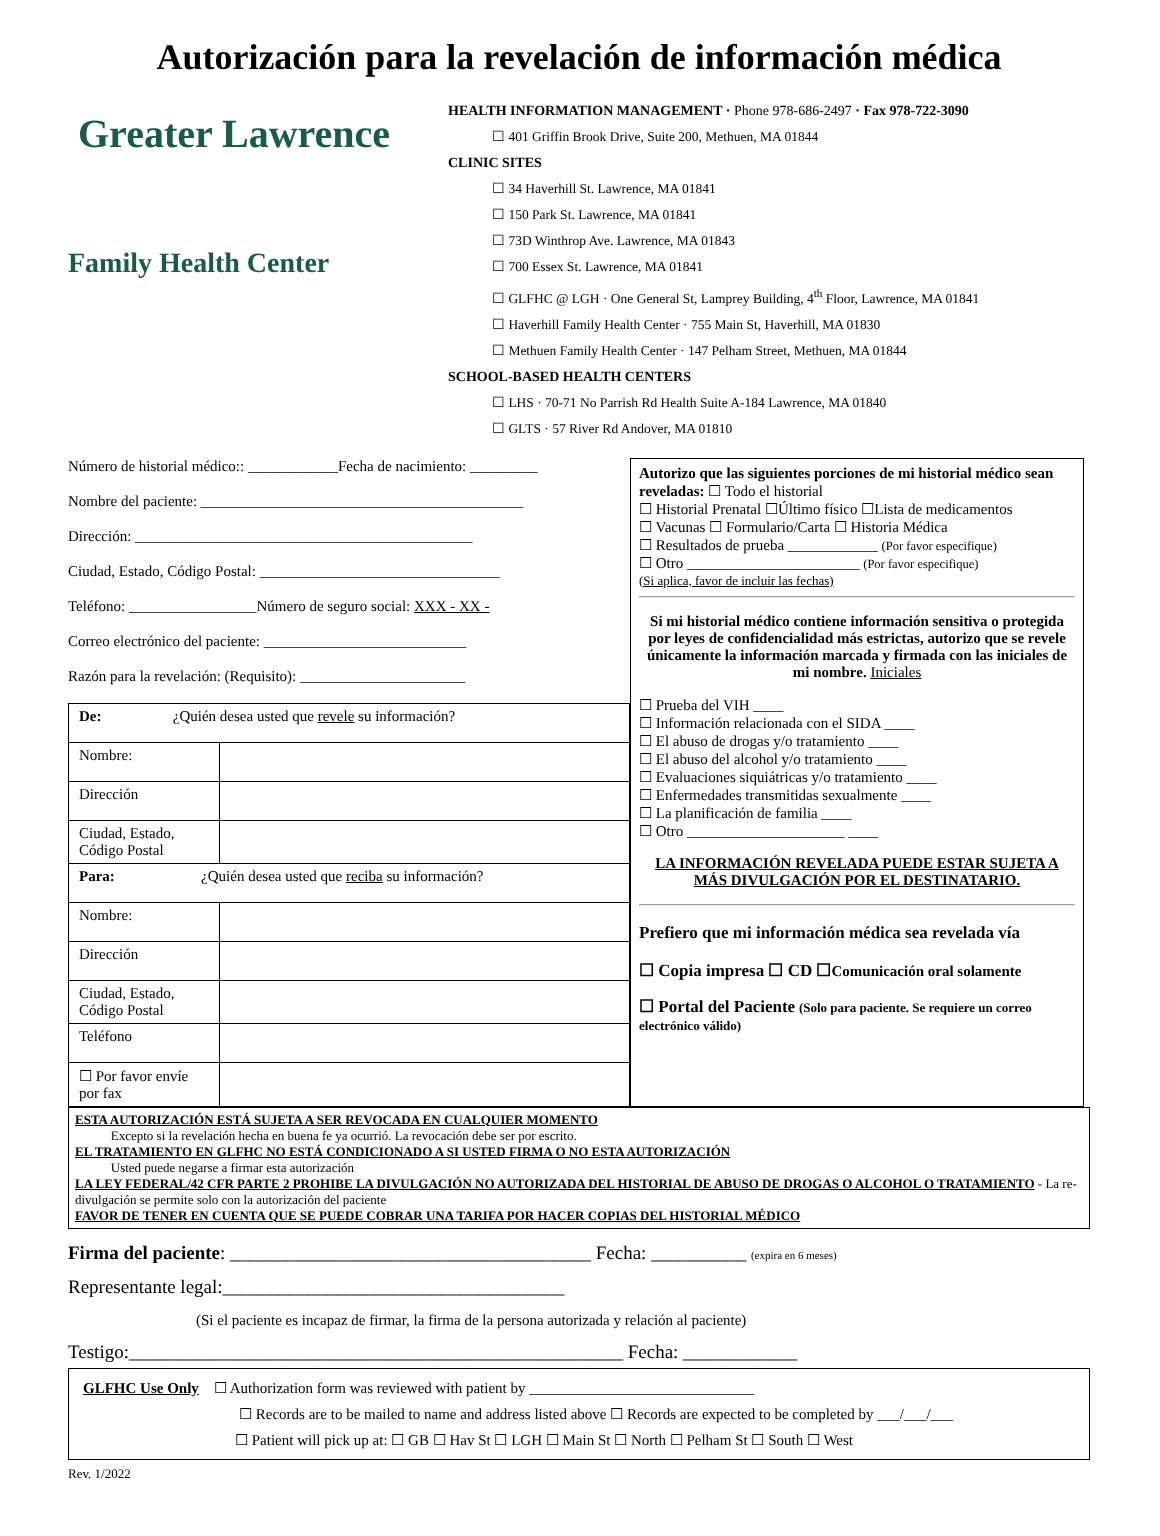Autorización para la revelación de información médica
Greater Lawrence
Family Health Center
HEALTH INFORMATION MANAGEMENT · Phone 978-686-2497 · Fax 978-722-3090
☐ 401 Griffin Brook Drive, Suite 200, Methuen, MA 01844
CLINIC SITES
☐ 34 Haverhill St. Lawrence, MA 01841
☐ 150 Park St. Lawrence, MA 01841
☐ 73D Winthrop Ave. Lawrence, MA 01843
☐ 700 Essex St. Lawrence, MA 01841
☐ GLFHC @ LGH · One General St, Lamprey Building, 4<sup>th</sup> Floor, Lawrence, MA 01841
☐ Haverhill Family Health Center · 755 Main St, Haverhill, MA 01830
☐ Methuen Family Health Center · 147 Pelham Street, Methuen, MA 01844
SCHOOL-BASED HEALTH CENTERS
☐ LHS · 70-71 No Parrish Rd Health Suite A-184 Lawrence, MA 01840
☐ GLTS · 57 River Rd Andover, MA 01810
Número de historial médico:: ____________Fecha de nacimiento: _________
Nombre del paciente: ___________________________________________
Dirección: _____________________________________________
Ciudad, Estado, Código Postal: ________________________________
Teléfono: _________________Número de seguro social: XXX - XX -
Correo electrónico del paciente: ___________________________
Razón para la revelación: (Requisito): ______________________
| De: ¿Quién desea usted que revele su información? | |
| Nombre: | |
| Dirección | |
| Ciudad, Estado, Código Postal | |
| Para: ¿Quién desea usted que reciba su información? | |
| Nombre: | |
| Dirección | |
| Ciudad, Estado, Código Postal | |
| Teléfono | |
| ☐ Por favor envíe por fax | |
Autorizo que las siguientes porciones de mi historial médico sean reveladas: ☐ Todo el historial
☐ Historial Prenatal ☐Último físico ☐Lista de medicamentos
☐ Vacunas ☐ Formulario/Carta ☐ Historia Médica
☐ Resultados de prueba ____________ (Por favor especifique)
☐ Otro _______________________ (Por favor especifique)
(Si aplica, favor de incluir las fechas)
Si mi historial médico contiene información sensitiva o protegida por leyes de confidencialidad más estrictas, autorizo que se revele únicamente la información marcada y firmada con las iniciales de mi nombre. Iniciales
☐ Prueba del VIH ____
☐ Información relacionada con el SIDA ____
☐ El abuso de drogas y/o tratamiento ____
☐ El abuso del alcohol y/o tratamiento ____
☐ Evaluaciones siquiátricas y/o tratamiento ____
☐ Enfermedades transmitidas sexualmente ____
☐ La planificación de familia ____
☐ Otro _____________________ ____
LA INFORMACIÓN REVELADA PUEDE ESTAR SUJETA A MÁS DIVULGACIÓN POR EL DESTINATARIO.
Prefiero que mi información médica sea revelada vía
☐ Copia impresa ☐ CD ☐Comunicación oral solamente
☐ Portal del Paciente (Solo para paciente. Se requiere un correo electrónico válido)
ESTA AUTORIZACIÓN ESTÁ SUJETA A SER REVOCADA EN CUALQUIER MOMENTO
Excepto si la revelación hecha en buena fe ya ocurrió. La revocación debe ser por escrito.
EL TRATAMIENTO EN GLFHC NO ESTÁ CONDICIONADO A SI USTED FIRMA O NO ESTA AUTORIZACIÓN
Usted puede negarse a firmar esta autorización
LA LEY FEDERAL/42 CFR PARTE 2 PROHIBE LA DIVULGACIÓN NO AUTORIZADA DEL HISTORIAL DE ABUSO DE DROGAS O ALCOHOL O TRATAMIENTO - La re-divulgación se permite solo con la autorización del paciente
FAVOR DE TENER EN CUENTA QUE SE PUEDE COBRAR UNA TARIFA POR HACER COPIAS DEL HISTORIAL MÉDICO
Firma del paciente: ______________________________________ Fecha: __________ (expira en 6 meses)
Representante legal:____________________________________
(Si el paciente es incapaz de firmar, la firma de la persona autorizada y relación al paciente)
Testigo:____________________________________________________ Fecha: ____________
GLFHC Use Only ☐ Authorization form was reviewed with patient by ______________________________
☐ Records are to be mailed to name and address listed above ☐ Records are expected to be completed by ___/___/___
☐ Patient will pick up at: ☐ GB ☐ Hav St ☐ LGH ☐ Main St ☐ North ☐ Pelham St ☐ South ☐ West
Rev. 1/2022